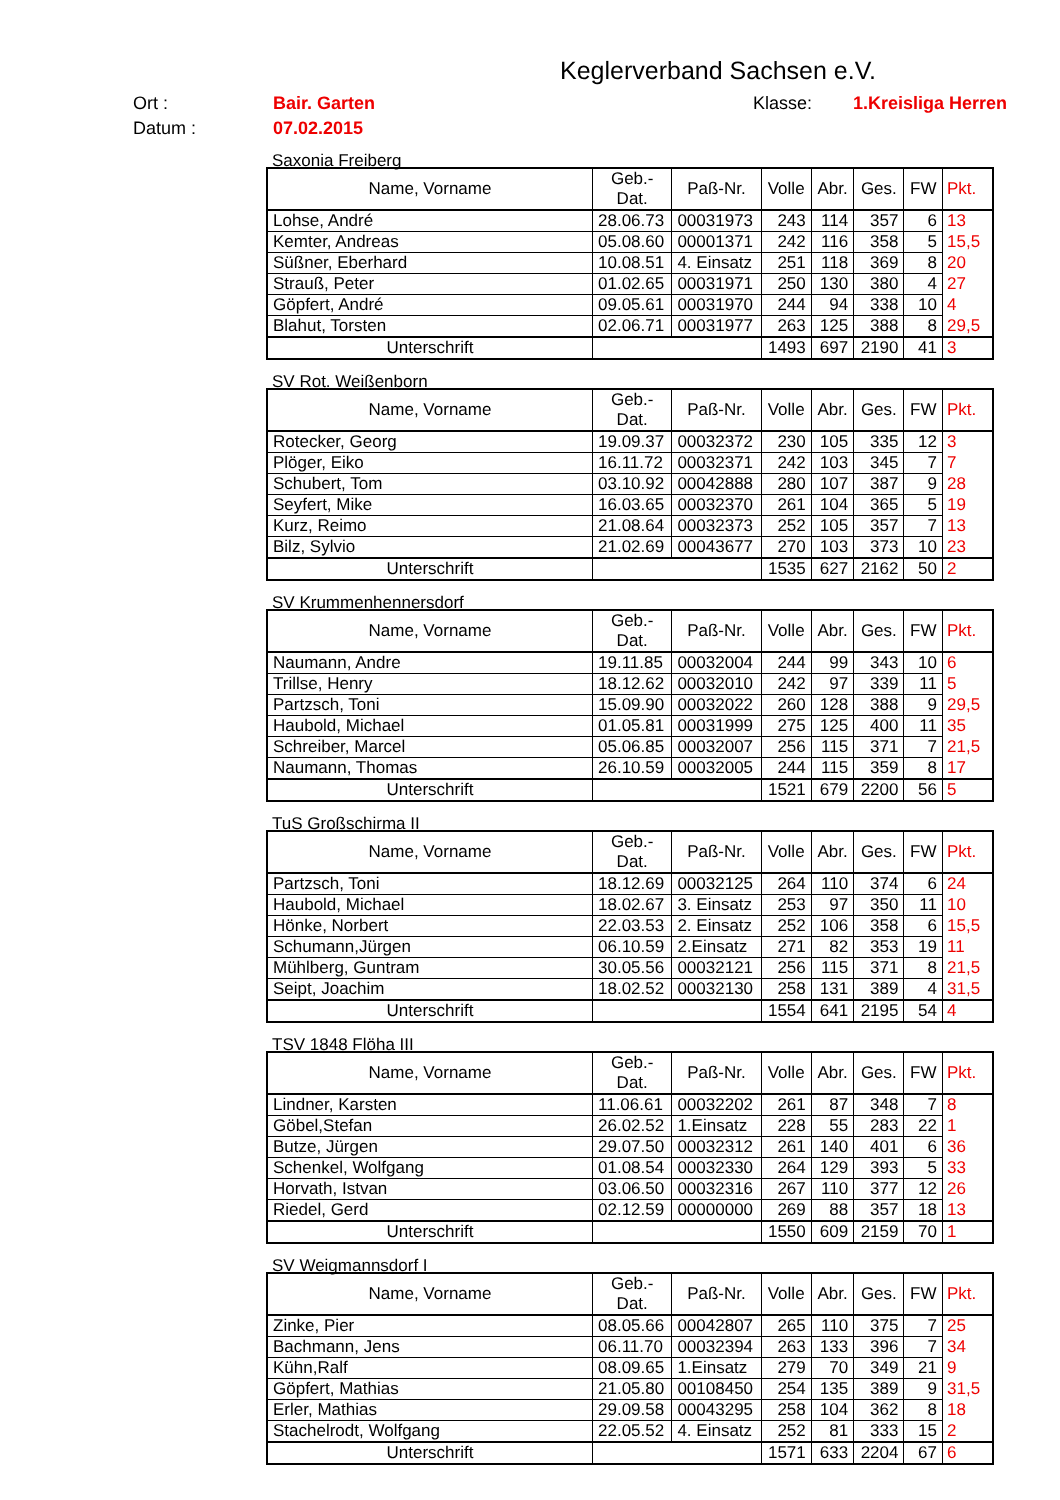Keglerverband Sachsen e.V.
Ort :
Bair. Garten
Klasse:
1.Kreisliga Herren
Datum :
07.02.2015
Saxonia Freiberg
| Name, Vorname | Geb.- Dat. | Paß-Nr. | Volle | Abr. | Ges. | FW | Pkt. |
| --- | --- | --- | --- | --- | --- | --- | --- |
| Lohse, André | 28.06.73 | 00031973 | 243 | 114 | 357 | 6 | 13 |
| Kemter, Andreas | 05.08.60 | 00001371 | 242 | 116 | 358 | 5 | 15,5 |
| Süßner, Eberhard | 10.08.51 | 4. Einsatz | 251 | 118 | 369 | 8 | 20 |
| Strauß, Peter | 01.02.65 | 00031971 | 250 | 130 | 380 | 4 | 27 |
| Göpfert, André | 09.05.61 | 00031970 | 244 | 94 | 338 | 10 | 4 |
| Blahut, Torsten | 02.06.71 | 00031977 | 263 | 125 | 388 | 8 | 29,5 |
| Unterschrift | | | 1493 | 697 | 2190 | 41 | 3 |
SV Rot. Weißenborn
| Name, Vorname | Geb.- Dat. | Paß-Nr. | Volle | Abr. | Ges. | FW | Pkt. |
| --- | --- | --- | --- | --- | --- | --- | --- |
| Rotecker, Georg | 19.09.37 | 00032372 | 230 | 105 | 335 | 12 | 3 |
| Plöger, Eiko | 16.11.72 | 00032371 | 242 | 103 | 345 | 7 | 7 |
| Schubert, Tom | 03.10.92 | 00042888 | 280 | 107 | 387 | 9 | 28 |
| Seyfert, Mike | 16.03.65 | 00032370 | 261 | 104 | 365 | 5 | 19 |
| Kurz, Reimo | 21.08.64 | 00032373 | 252 | 105 | 357 | 7 | 13 |
| Bilz, Sylvio | 21.02.69 | 00043677 | 270 | 103 | 373 | 10 | 23 |
| Unterschrift | | | 1535 | 627 | 2162 | 50 | 2 |
SV Krummenhennersdorf
| Name, Vorname | Geb.- Dat. | Paß-Nr. | Volle | Abr. | Ges. | FW | Pkt. |
| --- | --- | --- | --- | --- | --- | --- | --- |
| Naumann, Andre | 19.11.85 | 00032004 | 244 | 99 | 343 | 10 | 6 |
| Trillse, Henry | 18.12.62 | 00032010 | 242 | 97 | 339 | 11 | 5 |
| Partzsch, Toni | 15.09.90 | 00032022 | 260 | 128 | 388 | 9 | 29,5 |
| Haubold, Michael | 01.05.81 | 00031999 | 275 | 125 | 400 | 11 | 35 |
| Schreiber, Marcel | 05.06.85 | 00032007 | 256 | 115 | 371 | 7 | 21,5 |
| Naumann, Thomas | 26.10.59 | 00032005 | 244 | 115 | 359 | 8 | 17 |
| Unterschrift | | | 1521 | 679 | 2200 | 56 | 5 |
TuS Großschirma II
| Name, Vorname | Geb.- Dat. | Paß-Nr. | Volle | Abr. | Ges. | FW | Pkt. |
| --- | --- | --- | --- | --- | --- | --- | --- |
| Partzsch, Toni | 18.12.69 | 00032125 | 264 | 110 | 374 | 6 | 24 |
| Haubold, Michael | 18.02.67 | 3. Einsatz | 253 | 97 | 350 | 11 | 10 |
| Hönke, Norbert | 22.03.53 | 2. Einsatz | 252 | 106 | 358 | 6 | 15,5 |
| Schumann,Jürgen | 06.10.59 | 2.Einsatz | 271 | 82 | 353 | 19 | 11 |
| Mühlberg, Guntram | 30.05.56 | 00032121 | 256 | 115 | 371 | 8 | 21,5 |
| Seipt, Joachim | 18.02.52 | 00032130 | 258 | 131 | 389 | 4 | 31,5 |
| Unterschrift | | | 1554 | 641 | 2195 | 54 | 4 |
TSV 1848 Flöha III
| Name, Vorname | Geb.- Dat. | Paß-Nr. | Volle | Abr. | Ges. | FW | Pkt. |
| --- | --- | --- | --- | --- | --- | --- | --- |
| Lindner, Karsten | 11.06.61 | 00032202 | 261 | 87 | 348 | 7 | 8 |
| Göbel,Stefan | 26.02.52 | 1.Einsatz | 228 | 55 | 283 | 22 | 1 |
| Butze, Jürgen | 29.07.50 | 00032312 | 261 | 140 | 401 | 6 | 36 |
| Schenkel, Wolfgang | 01.08.54 | 00032330 | 264 | 129 | 393 | 5 | 33 |
| Horvath, Istvan | 03.06.50 | 00032316 | 267 | 110 | 377 | 12 | 26 |
| Riedel, Gerd | 02.12.59 | 00000000 | 269 | 88 | 357 | 18 | 13 |
| Unterschrift | | | 1550 | 609 | 2159 | 70 | 1 |
SV Weigmannsdorf I
| Name, Vorname | Geb.- Dat. | Paß-Nr. | Volle | Abr. | Ges. | FW | Pkt. |
| --- | --- | --- | --- | --- | --- | --- | --- |
| Zinke, Pier | 08.05.66 | 00042807 | 265 | 110 | 375 | 7 | 25 |
| Bachmann, Jens | 06.11.70 | 00032394 | 263 | 133 | 396 | 7 | 34 |
| Kühn,Ralf | 08.09.65 | 1.Einsatz | 279 | 70 | 349 | 21 | 9 |
| Göpfert, Mathias | 21.05.80 | 00108450 | 254 | 135 | 389 | 9 | 31,5 |
| Erler, Mathias | 29.09.58 | 00043295 | 258 | 104 | 362 | 8 | 18 |
| Stachelrodt, Wolfgang | 22.05.52 | 4. Einsatz | 252 | 81 | 333 | 15 | 2 |
| Unterschrift | | | 1571 | 633 | 2204 | 67 | 6 |